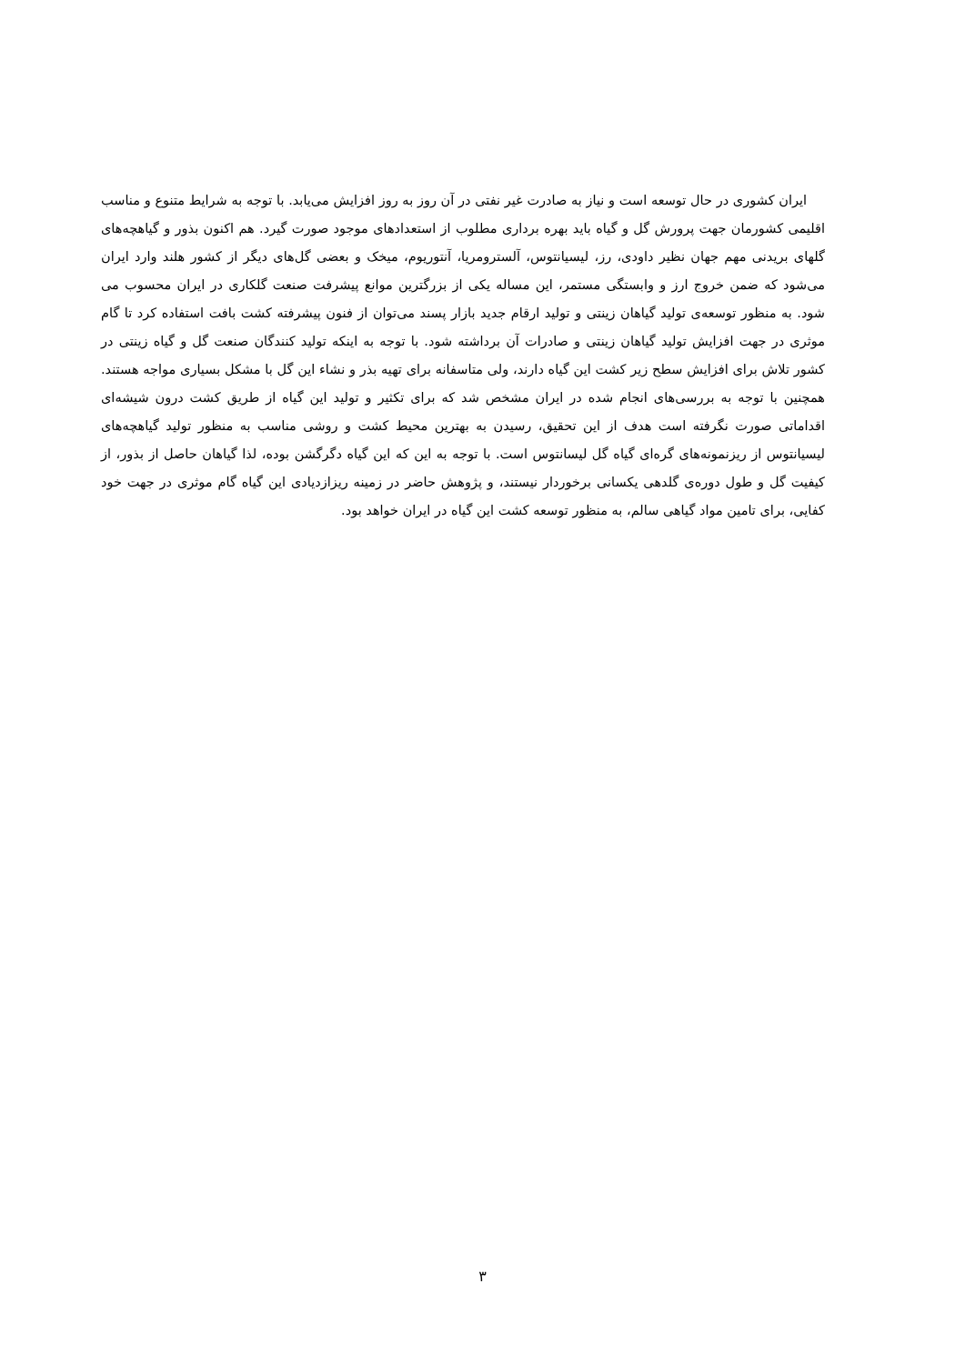ایران کشوری در حال توسعه است و نیاز به صادرت غیر نفتی در آن روز به روز افزایش می‌یابد. با توجه به شرایط متنوع و مناسب اقلیمی کشورمان جهت پرورش گل و گیاه باید بهره برداری مطلوب از استعدادهای موجود صورت گیرد. هم اکنون بذور و گیاهچه‌های گلهای بریدنی مهم جهان نظیر داودی، رز، لیسیانتوس، آلسترومریا، آنتوریوم، میخک و بعضی گل‌های دیگر از کشور هلند وارد ایران می‌شود که ضمن خروج ارز و وابستگی مستمر، این مساله یکی از بزرگترین موانع پیشرفت صنعت گلکاری در ایران محسوب می شود. به منظور توسعه‌ی تولید گیاهان زینتی و تولید ارقام جدید بازار پسند می‌توان از فنون پیشرفته کشت بافت استفاده کرد تا گام موثری در جهت افزایش تولید گیاهان زینتی و صادرات آن برداشته شود. با توجه به اینکه تولید کنندگان صنعت گل و گیاه زینتی در کشور تلاش برای افزایش سطح زیر کشت این گیاه دارند، ولی متاسفانه برای تهیه بذر و نشاء این گل با مشکل بسیاری مواجه هستند. همچنین با توجه به بررسی‌های انجام شده در ایران مشخص شد که برای تکثیر و تولید این گیاه از طریق کشت درون شیشه‌ای اقداماتی صورت نگرفته است هدف از این تحقیق، رسیدن به بهترین محیط کشت و روشی مناسب به منظور تولید گیاهچه‌های لیسیانتوس از ریزنمونه‌های گره‌ای گیاه گل لیسانتوس است. با توجه به این که این گیاه دگرگشن بوده، لذا گیاهان حاصل از بذور، از کیفیت گل و طول دوره‌ی گلدهی یکسانی برخوردار نیستند، و پژوهش حاضر در زمینه ریزازدیادی این گیاه گام موثری در جهت خود کفایی، برای تامین مواد گیاهی سالم، به منظور توسعه کشت این گیاه در ایران خواهد بود.
۳